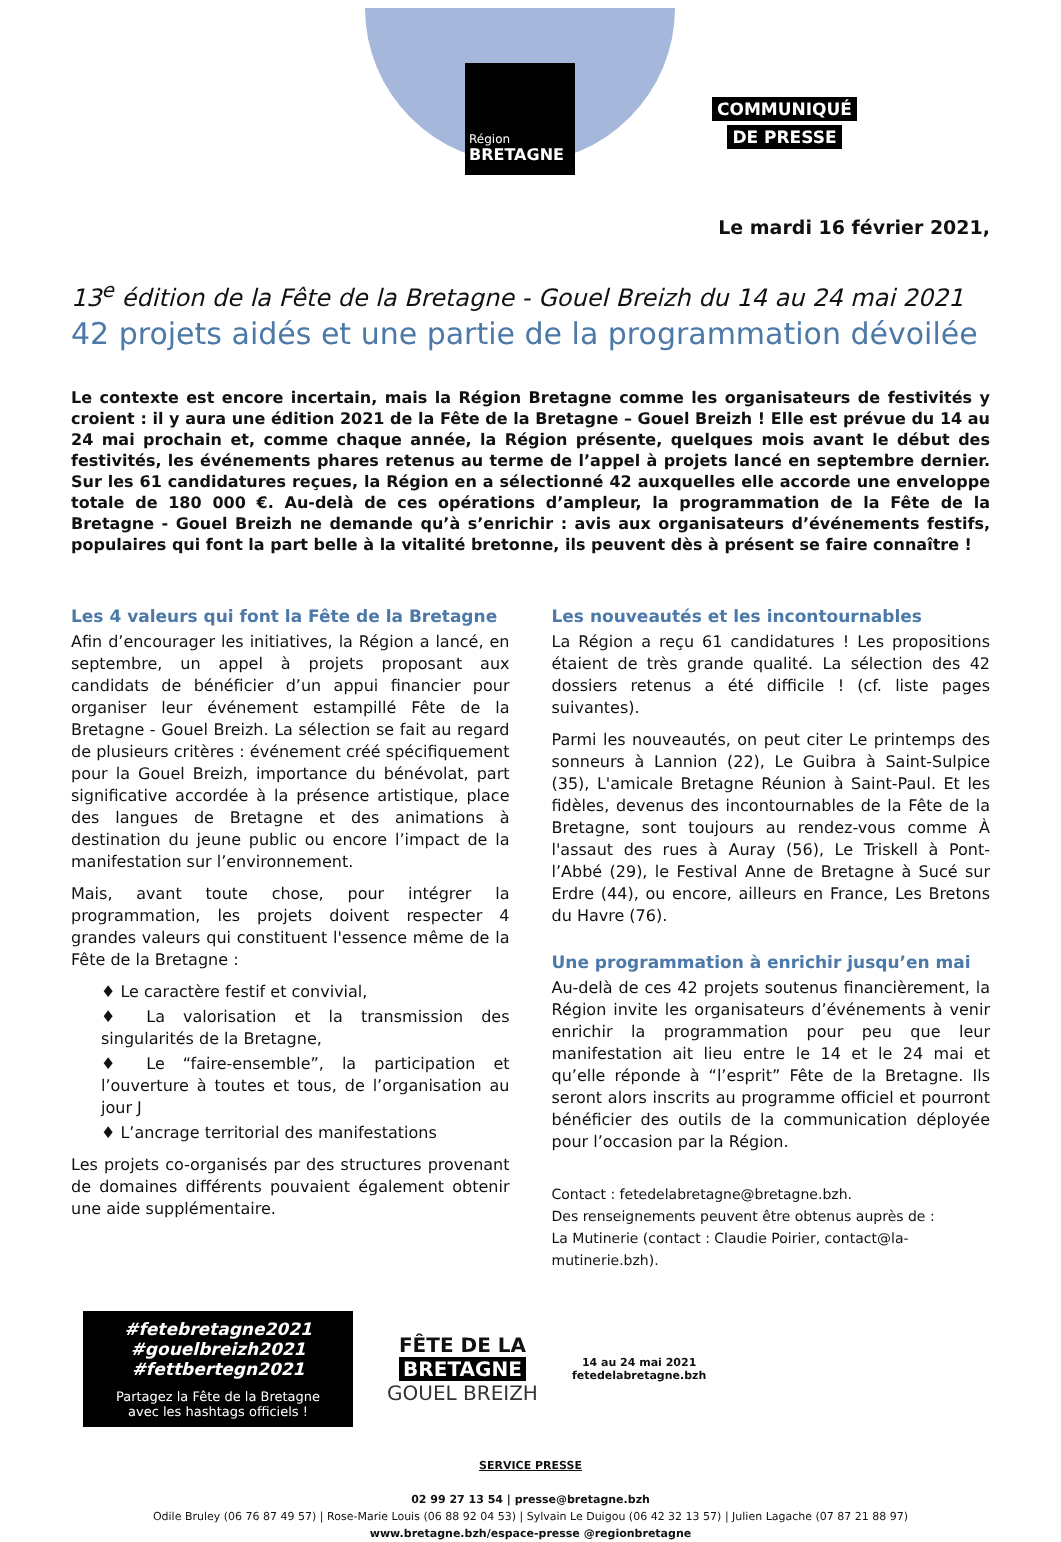Région
BRETAGNE
COMMUNIQUÉ
DE PRESSE
Le mardi 16 février 2021,
13<sup>e</sup> édition de la Fête de la Bretagne - Gouel Breizh du 14 au 24 mai 2021
42 projets aidés et une partie de la programmation dévoilée
Le contexte est encore incertain, mais la Région Bretagne comme les organisateurs de festivités y croient : il y aura une édition 2021 de la Fête de la Bretagne – Gouel Breizh ! Elle est prévue du 14 au 24 mai prochain et, comme chaque année, la Région présente, quelques mois avant le début des festivités, les événements phares retenus au terme de l’appel à projets lancé en septembre dernier. Sur les 61 candidatures reçues, la Région en a sélectionné 42 auxquelles elle accorde une enveloppe totale de 180 000 €. Au-delà de ces opérations d’ampleur, la programmation de la Fête de la Bretagne - Gouel Breizh ne demande qu’à s’enrichir : avis aux organisateurs d’événements festifs, populaires qui font la part belle à la vitalité bretonne, ils peuvent dès à présent se faire connaître !
Les 4 valeurs qui font la Fête de la Bretagne
Afin d’encourager les initiatives, la Région a lancé, en septembre, un appel à projets proposant aux candidats de bénéficier d’un appui financier pour organiser leur événement estampillé Fête de la Bretagne - Gouel Breizh. La sélection se fait au regard de plusieurs critères : événement créé spécifiquement pour la Gouel Breizh, importance du bénévolat, part significative accordée à la présence artistique, place des langues de Bretagne et des animations à destination du jeune public ou encore l’impact de la manifestation sur l’environnement.
Mais, avant toute chose, pour intégrer la programmation, les projets doivent respecter 4 grandes valeurs qui constituent l'essence même de la Fête de la Bretagne :
♦ Le caractère festif et convivial,
♦ La valorisation et la transmission des singularités de la Bretagne,
♦ Le “faire-ensemble”, la participation et l’ouverture à toutes et tous, de l’organisation au jour J
♦ L’ancrage territorial des manifestations
Les projets co-organisés par des structures provenant de domaines différents pouvaient également obtenir une aide supplémentaire.
Les nouveautés et les incontournables
La Région a reçu 61 candidatures ! Les propositions étaient de très grande qualité. La sélection des 42 dossiers retenus a été difficile ! (cf. liste pages suivantes).
Parmi les nouveautés, on peut citer Le printemps des sonneurs à Lannion (22), Le Guibra à Saint-Sulpice (35), L'amicale Bretagne Réunion à Saint-Paul. Et les fidèles, devenus des incontournables de la Fête de la Bretagne, sont toujours au rendez-vous comme À l'assaut des rues à Auray (56), Le Triskell à Pont-l’Abbé (29), le Festival Anne de Bretagne à Sucé sur Erdre (44), ou encore, ailleurs en France, Les Bretons du Havre (76).
Une programmation à enrichir jusqu’en mai
Au-delà de ces 42 projets soutenus financièrement, la Région invite les organisateurs d’événements à venir enrichir la programmation pour peu que leur manifestation ait lieu entre le 14 et le 24 mai et qu’elle réponde à “l’esprit” Fête de la Bretagne. Ils seront alors inscrits au programme officiel et pourront bénéficier des outils de la communication déployée pour l’occasion par la Région.
Contact : fetedelabretagne@bretagne.bzh.
Des renseignements peuvent être obtenus auprès de :
La Mutinerie (contact : Claudie Poirier, contact@la-mutinerie.bzh).
#fetebretagne2021
#gouelbreizh2021
#fettbertegn2021
Partagez la Fête de la Bretagne
avec les hashtags officiels !
FÊTE DE LA
BRETAGNE
GOUEL BREIZH
14 au 24 mai 2021
fetedelabretagne.bzh
SERVICE PRESSE
02 99 27 13 54 | presse@bretagne.bzh
Odile Bruley (06 76 87 49 57) | Rose-Marie Louis (06 88 92 04 53) | Sylvain Le Duigou (06 42 32 13 57) | Julien Lagache (07 87 21 88 97)
www.bretagne.bzh/espace-presse @regionbretagne